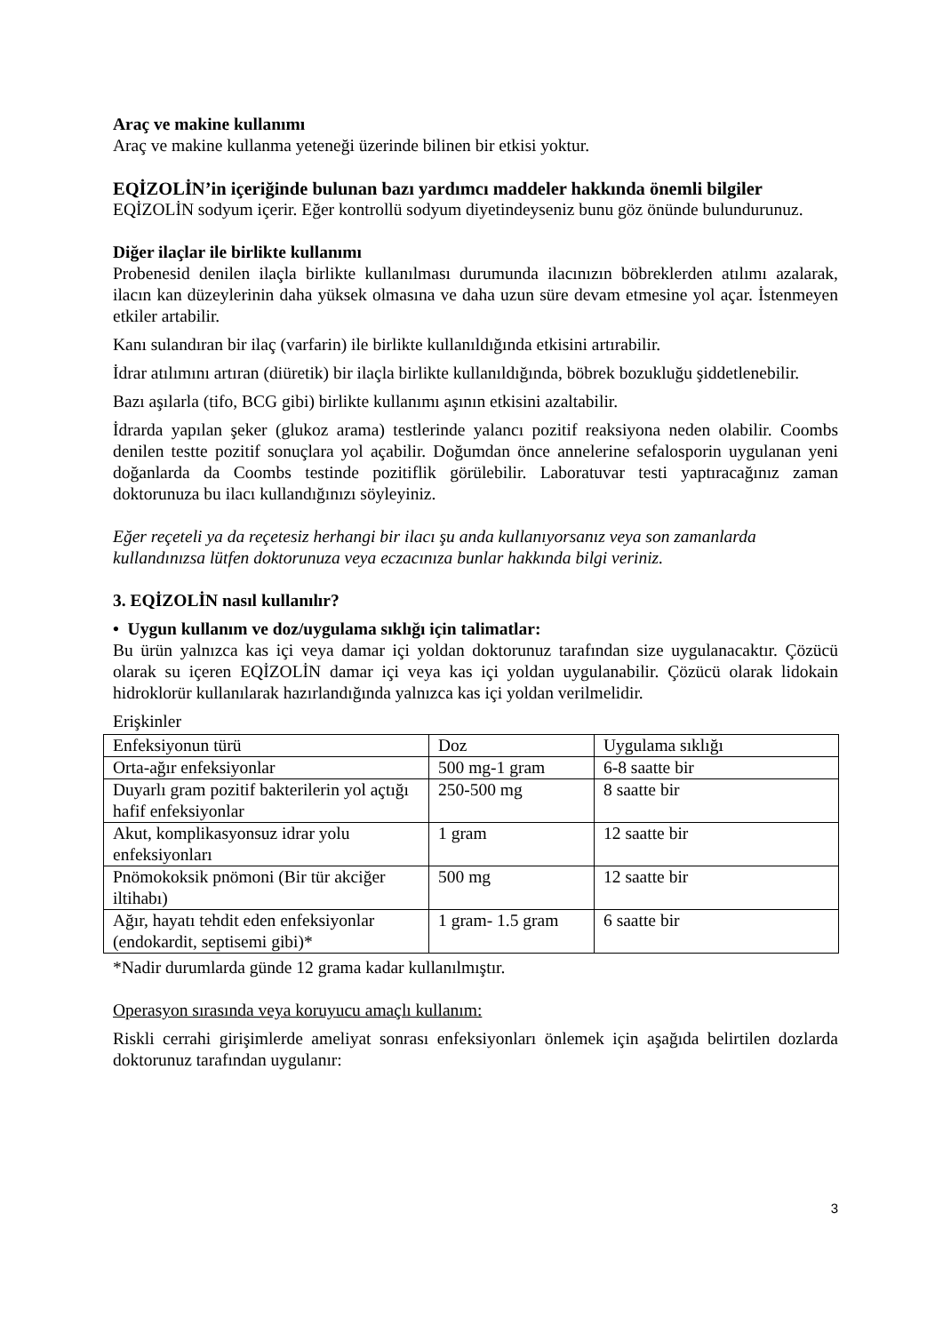Araç ve makine kullanımı
Araç ve makine kullanma yeteneği üzerinde bilinen bir etkisi yoktur.
EQİZOLİN’in içeriğinde bulunan bazı yardımcı maddeler hakkında önemli bilgiler
EQİZOLİN sodyum içerir. Eğer kontrollü sodyum diyetindeyseniz bunu göz önünde bulundurunuz.
Diğer ilaçlar ile birlikte kullanımı
Probenesid denilen ilaçla birlikte kullanılması durumunda ilacınızın böbreklerden atılımı azalarak, ilacın kan düzeylerinin daha yüksek olmasına ve daha uzun süre devam etmesine yol açar. İstenmeyen etkiler artabilir.
Kanı sulandıran bir ilaç (varfarin) ile birlikte kullanıldığında etkisini artırabilir.
İdrar atılımını artıran (diüretik) bir ilaçla birlikte kullanıldığında, böbrek bozukluğu şiddetlenebilir.
Bazı aşılarla (tifo, BCG gibi) birlikte kullanımı aşının etkisini azaltabilir.
İdrarda yapılan şeker (glukoz arama) testlerinde yalancı pozitif reaksiyona neden olabilir. Coombs denilen testte pozitif sonuçlara yol açabilir. Doğumdan önce annelerine sefalosporin uygulanan yeni doğanlarda da Coombs testinde pozitiflik görülebilir. Laboratuvar testi yaptıracağınız zaman doktorunuza bu ilacı kullandığınızı söyleyiniz.
Eğer reçeteli ya da reçetesiz herhangi bir ilacı şu anda kullanıyorsanız veya son zamanlarda kullandınızsa lütfen doktorunuza veya eczacınıza bunlar hakkında bilgi veriniz.
3. EQİZOLİN nasıl kullanılır?
• Uygun kullanım ve doz/uygulama sıklığı için talimatlar:
Bu ürün yalnızca kas içi veya damar içi yoldan doktorunuz tarafından size uygulanacaktır. Çözücü olarak su içeren EQİZOLİN damar içi veya kas içi yoldan uygulanabilir. Çözücü olarak lidokain hidroklorür kullanılarak hazırlandığında yalnızca kas içi yoldan verilmelidir.
Erişkinler
| Enfeksiyonun türü | Doz | Uygulama sıklığı |
| Orta-ağır enfeksiyonlar | 500 mg-1 gram | 6-8 saatte bir |
| Duyarlı gram pozitif bakterilerin yol açtığı hafif enfeksiyonlar | 250-500 mg | 8 saatte bir |
| Akut, komplikasyonsuz idrar yolu enfeksiyonları | 1 gram | 12 saatte bir |
| Pnömokoksik pnömoni (Bir tür akciğer iltihabı) | 500 mg | 12 saatte bir |
| Ağır, hayatı tehdit eden enfeksiyonlar (endokardit, septisemi gibi)* | 1 gram- 1.5 gram | 6 saatte bir |
*Nadir durumlarda günde 12 grama kadar kullanılmıştır.
Operasyon sırasında veya koruyucu amaçlı kullanım:
Riskli cerrahi girişimlerde ameliyat sonrası enfeksiyonları önlemek için aşağıda belirtilen dozlarda doktorunuz tarafından uygulanır:
3